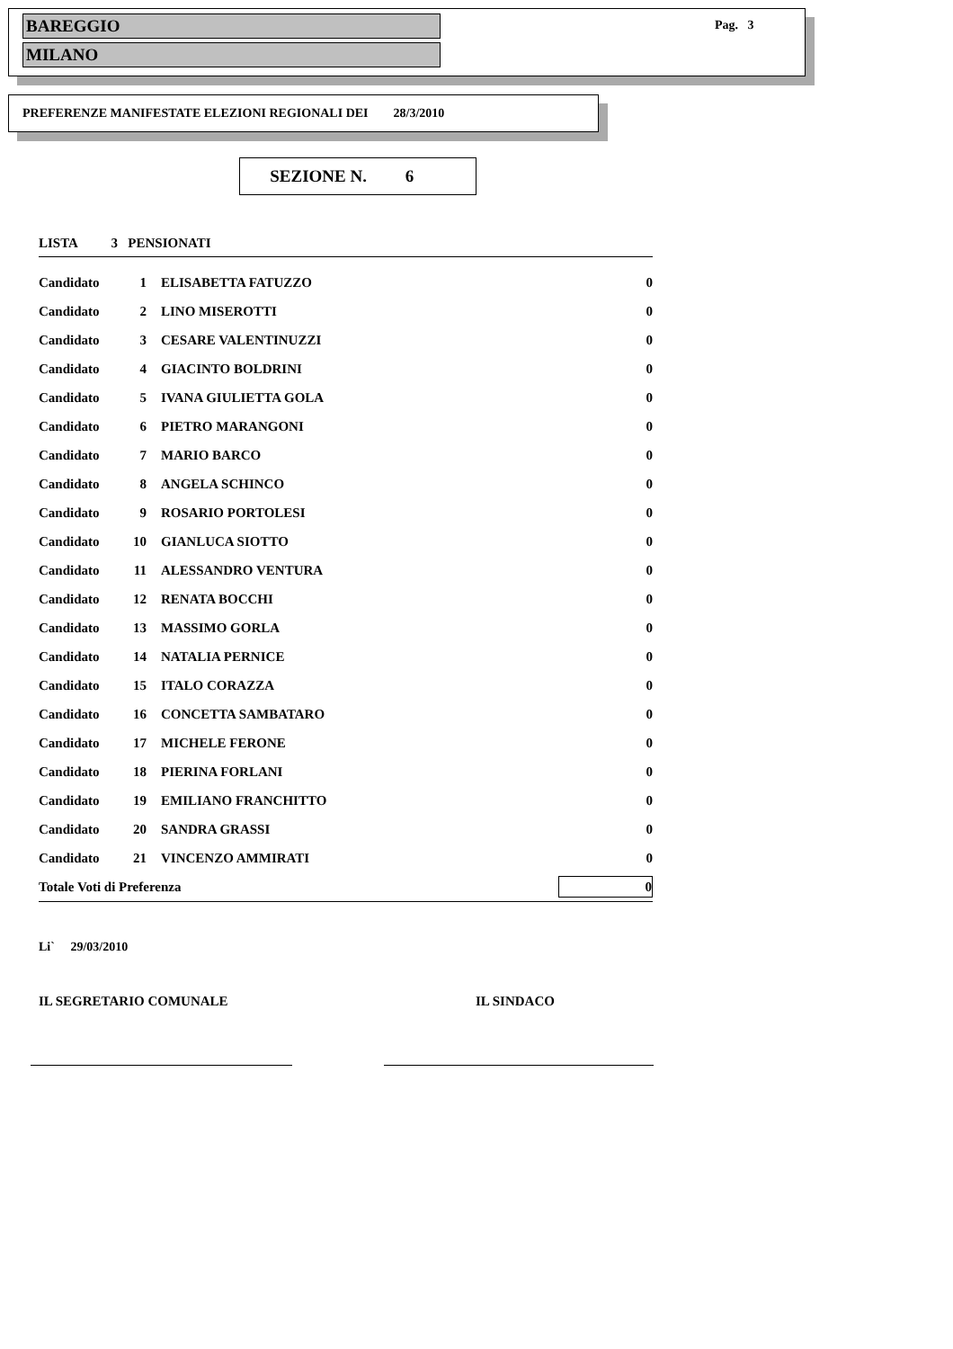BAREGGIO
MILANO
Pag. 3
PREFERENZE MANIFESTATE ELEZIONI REGIONALI DEI 28/3/2010
SEZIONE N. 6
| LISTA 3 PENSIONATI | | | |
| Candidato | 1 | ELISABETTA FATUZZO | 0 |
| Candidato | 2 | LINO MISEROTTI | 0 |
| Candidato | 3 | CESARE VALENTINUZZI | 0 |
| Candidato | 4 | GIACINTO BOLDRINI | 0 |
| Candidato | 5 | IVANA GIULIETTA GOLA | 0 |
| Candidato | 6 | PIETRO MARANGONI | 0 |
| Candidato | 7 | MARIO BARCO | 0 |
| Candidato | 8 | ANGELA SCHINCO | 0 |
| Candidato | 9 | ROSARIO PORTOLESI | 0 |
| Candidato | 10 | GIANLUCA SIOTTO | 0 |
| Candidato | 11 | ALESSANDRO VENTURA | 0 |
| Candidato | 12 | RENATA BOCCHI | 0 |
| Candidato | 13 | MASSIMO GORLA | 0 |
| Candidato | 14 | NATALIA PERNICE | 0 |
| Candidato | 15 | ITALO CORAZZA | 0 |
| Candidato | 16 | CONCETTA SAMBATARO | 0 |
| Candidato | 17 | MICHELE FERONE | 0 |
| Candidato | 18 | PIERINA FORLANI | 0 |
| Candidato | 19 | EMILIANO FRANCHITTO | 0 |
| Candidato | 20 | SANDRA GRASSI | 0 |
| Candidato | 21 | VINCENZO AMMIRATI | 0 |
| Totale Voti di Preferenza | | | 0 |
Li` 29/03/2010
IL SEGRETARIO COMUNALE IL SINDACO